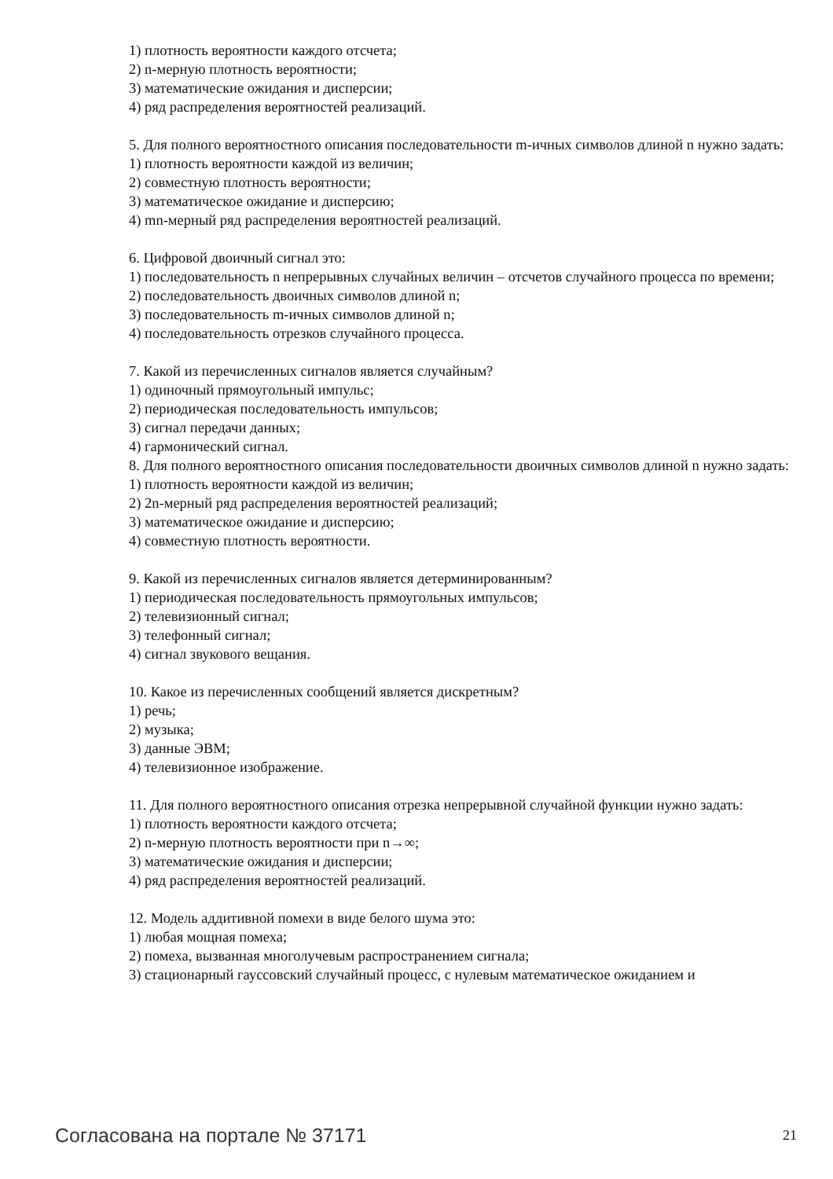1) плотность вероятности каждого отсчета;
2) n-мерную плотность вероятности;
3) математические ожидания и дисперсии;
4) ряд распределения вероятностей реализаций.
5. Для полного вероятностного описания последовательности m-ичных символов длиной n нужно задать:
1) плотность вероятности каждой из величин;
2) совместную плотность вероятности;
3) математическое ожидание и дисперсию;
4) mn-мерный ряд распределения вероятностей реализаций.
6. Цифровой двоичный сигнал это:
1) последовательность n непрерывных случайных величин – отсчетов случайного процесса по времени;
2) последовательность двоичных символов длиной n;
3) последовательность m-ичных символов длиной n;
4) последовательность отрезков случайного процесса.
7. Какой из перечисленных сигналов является случайным?
1) одиночный прямоугольный импульс;
2) периодическая последовательность импульсов;
3) сигнал передачи данных;
4) гармонический сигнал.
8. Для полного вероятностного описания последовательности двоичных символов длиной n нужно задать:
1) плотность вероятности каждой из величин;
2) 2n-мерный ряд распределения вероятностей реализаций;
3) математическое ожидание и дисперсию;
4) совместную плотность вероятности.
9. Какой из перечисленных сигналов является детерминированным?
1) периодическая последовательность прямоугольных импульсов;
2) телевизионный сигнал;
3) телефонный сигнал;
4) сигнал звукового вещания.
10. Какое из перечисленных сообщений является дискретным?
1) речь;
2) музыка;
3) данные ЭВМ;
4) телевизионное изображение.
11. Для полного вероятностного описания отрезка непрерывной случайной функции нужно задать:
1) плотность вероятности каждого отсчета;
2) n-мерную плотность вероятности при n→∞;
3) математические ожидания и дисперсии;
4) ряд распределения вероятностей реализаций.
12. Модель аддитивной помехи в виде белого шума это:
1) любая мощная помеха;
2) помеха, вызванная многолучевым распространением сигнала;
3) стационарный гауссовский случайный процесс, с нулевым математическое ожиданием и
Согласована на портале № 37171 21